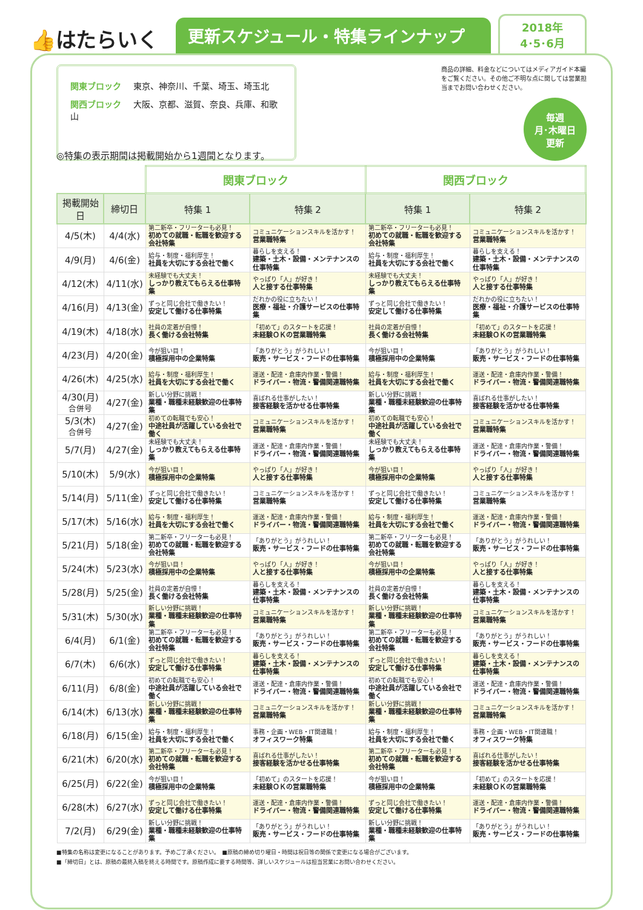👍はたらいく
更新スケジュール・特集ラインナップ
2018年
4･5･6月
関東ブロック 東京、神奈川、千葉、埼玉、埼玉北
関西ブロック 大阪、京都、滋賀、奈良、兵庫、和歌山
商品の詳細、料金などについてはメディアガイド本編をご覧ください。その他ご不明な点に関しては営業担当までお問い合わせください。
毎週
月･木曜日
更新
◎特集の表示期間は掲載開始から1週間となります。
| | | 関東ブロック | | 関西ブロック | |
| --- | --- | --- | --- | --- | --- |
| 掲載開始日 | 締切日 | 特集 1 | 特集 2 | 特集 1 | 特集 2 |
| 4/5(木) | 4/4(水) | 第二新卒・フリーターも必見！ 初めての就職・転職を歓迎する会社特集 | コミュニケーションスキルを活かす！ 営業職特集 | 第二新卒・フリーターも必見！ 初めての就職・転職を歓迎する会社特集 | コミュニケーションスキルを活かす！ 営業職特集 |
| 4/9(月) | 4/6(金) | 給与・制度・福利厚生！ 社員を大切にする会社で働く | 暮らしを支える！ 建築・土木・設備・メンテナンスの仕事特集 | 給与・制度・福利厚生！ 社員を大切にする会社で働く | 暮らしを支える！ 建築・土木・設備・メンテナンスの仕事特集 |
| 4/12(木) | 4/11(水) | 未経験でも大丈夫！ しっかり教えてもらえる仕事特集 | やっぱり「人」が好き！ 人と接する仕事特集 | 未経験でも大丈夫！ しっかり教えてもらえる仕事特集 | やっぱり「人」が好き！ 人と接する仕事特集 |
| 4/16(月) | 4/13(金) | ずっと同じ会社で働きたい！ 安定して働ける仕事特集 | だれかの役に立ちたい！ 医療・福祉・介護サービスの仕事特集 | ずっと同じ会社で働きたい！ 安定して働ける仕事特集 | だれかの役に立ちたい！ 医療・福祉・介護サービスの仕事特集 |
| 4/19(木) | 4/18(水) | 社員の定着が自慢！ 長く働ける会社特集 | 「初めて」のスタートを応援！ 未経験ＯＫの営業職特集 | 社員の定着が自慢！ 長く働ける会社特集 | 「初めて」のスタートを応援！ 未経験ＯＫの営業職特集 |
| 4/23(月) | 4/20(金) | 今が狙い目！ 積極採用中の企業特集 | 「ありがとう」がうれしい！ 販売・サービス・フードの仕事特集 | 今が狙い目！ 積極採用中の企業特集 | 「ありがとう」がうれしい！ 販売・サービス・フードの仕事特集 |
| 4/26(木) | 4/25(水) | 給与・制度・福利厚生！ 社員を大切にする会社で働く | 運送・配達・倉庫内作業・警備！ ドライバー・物流・警備関連職特集 | 給与・制度・福利厚生！ 社員を大切にする会社で働く | 運送・配達・倉庫内作業・警備！ ドライバー・物流・警備関連職特集 |
| 4/30(月) 合併号 | 4/27(金) | 新しい分野に挑戦！ 業種・職種未経験歓迎の仕事特集 | 喜ばれる仕事がしたい！ 接客経験を活かせる仕事特集 | 新しい分野に挑戦！ 業種・職種未経験歓迎の仕事特集 | 喜ばれる仕事がしたい！ 接客経験を活かせる仕事特集 |
| 5/3(木) 合併号 | 4/27(金) | 初めての転職でも安心！ 中途社員が活躍している会社で働く | コミュニケーションスキルを活かす！ 営業職特集 | 初めての転職でも安心！ 中途社員が活躍している会社で働く | コミュニケーションスキルを活かす！ 営業職特集 |
| 5/7(月) | 4/27(金) | 未経験でも大丈夫！ しっかり教えてもらえる仕事特集 | 運送・配達・倉庫内作業・警備！ ドライバー・物流・警備関連職特集 | 未経験でも大丈夫！ しっかり教えてもらえる仕事特集 | 運送・配達・倉庫内作業・警備！ ドライバー・物流・警備関連職特集 |
| 5/10(木) | 5/9(水) | 今が狙い目！ 積極採用中の企業特集 | やっぱり「人」が好き！ 人と接する仕事特集 | 今が狙い目！ 積極採用中の企業特集 | やっぱり「人」が好き！ 人と接する仕事特集 |
| 5/14(月) | 5/11(金) | ずっと同じ会社で働きたい！ 安定して働ける仕事特集 | コミュニケーションスキルを活かす！ 営業職特集 | ずっと同じ会社で働きたい！ 安定して働ける仕事特集 | コミュニケーションスキルを活かす！ 営業職特集 |
| 5/17(木) | 5/16(水) | 給与・制度・福利厚生！ 社員を大切にする会社で働く | 運送・配達・倉庫内作業・警備！ ドライバー・物流・警備関連職特集 | 給与・制度・福利厚生！ 社員を大切にする会社で働く | 運送・配達・倉庫内作業・警備！ ドライバー・物流・警備関連職特集 |
| 5/21(月) | 5/18(金) | 第二新卒・フリーターも必見！ 初めての就職・転職を歓迎する会社特集 | 「ありがとう」がうれしい！ 販売・サービス・フードの仕事特集 | 第二新卒・フリーターも必見！ 初めての就職・転職を歓迎する会社特集 | 「ありがとう」がうれしい！ 販売・サービス・フードの仕事特集 |
| 5/24(木) | 5/23(水) | 今が狙い目！ 積極採用中の企業特集 | やっぱり「人」が好き！ 人と接する仕事特集 | 今が狙い目！ 積極採用中の企業特集 | やっぱり「人」が好き！ 人と接する仕事特集 |
| 5/28(月) | 5/25(金) | 社員の定着が自慢！ 長く働ける会社特集 | 暮らしを支える！ 建築・土木・設備・メンテナンスの仕事特集 | 社員の定着が自慢！ 長く働ける会社特集 | 暮らしを支える！ 建築・土木・設備・メンテナンスの仕事特集 |
| 5/31(木) | 5/30(水) | 新しい分野に挑戦！ 業種・職種未経験歓迎の仕事特集 | コミュニケーションスキルを活かす！ 営業職特集 | 新しい分野に挑戦！ 業種・職種未経験歓迎の仕事特集 | コミュニケーションスキルを活かす！ 営業職特集 |
| 6/4(月) | 6/1(金) | 第二新卒・フリーターも必見！ 初めての就職・転職を歓迎する会社特集 | 「ありがとう」がうれしい！ 販売・サービス・フードの仕事特集 | 第二新卒・フリーターも必見！ 初めての就職・転職を歓迎する会社特集 | 「ありがとう」がうれしい！ 販売・サービス・フードの仕事特集 |
| 6/7(木) | 6/6(水) | ずっと同じ会社で働きたい！ 安定して働ける仕事特集 | 暮らしを支える！ 建築・土木・設備・メンテナンスの仕事特集 | ずっと同じ会社で働きたい！ 安定して働ける仕事特集 | 暮らしを支える！ 建築・土木・設備・メンテナンスの仕事特集 |
| 6/11(月) | 6/8(金) | 初めての転職でも安心！ 中途社員が活躍している会社で働く | 運送・配達・倉庫内作業・警備！ ドライバー・物流・警備関連職特集 | 初めての転職でも安心！ 中途社員が活躍している会社で働く | 運送・配達・倉庫内作業・警備！ ドライバー・物流・警備関連職特集 |
| 6/14(木) | 6/13(水) | 新しい分野に挑戦！ 業種・職種未経験歓迎の仕事特集 | コミュニケーションスキルを活かす！ 営業職特集 | 新しい分野に挑戦！ 業種・職種未経験歓迎の仕事特集 | コミュニケーションスキルを活かす！ 営業職特集 |
| 6/18(月) | 6/15(金) | 給与・制度・福利厚生！ 社員を大切にする会社で働く | 事務・企画・WEB・IT関連職！ オフィスワーク特集 | 給与・制度・福利厚生！ 社員を大切にする会社で働く | 事務・企画・WEB・IT関連職！ オフィスワーク特集 |
| 6/21(木) | 6/20(水) | 第二新卒・フリーターも必見！ 初めての就職・転職を歓迎する会社特集 | 喜ばれる仕事がしたい！ 接客経験を活かせる仕事特集 | 第二新卒・フリーターも必見！ 初めての就職・転職を歓迎する会社特集 | 喜ばれる仕事がしたい！ 接客経験を活かせる仕事特集 |
| 6/25(月) | 6/22(金) | 今が狙い目！ 積極採用中の企業特集 | 「初めて」のスタートを応援！ 未経験ＯＫの営業職特集 | 今が狙い目！ 積極採用中の企業特集 | 「初めて」のスタートを応援！ 未経験ＯＫの営業職特集 |
| 6/28(木) | 6/27(水) | ずっと同じ会社で働きたい！ 安定して働ける仕事特集 | 運送・配達・倉庫内作業・警備！ ドライバー・物流・警備関連職特集 | ずっと同じ会社で働きたい！ 安定して働ける仕事特集 | 運送・配達・倉庫内作業・警備！ ドライバー・物流・警備関連職特集 |
| 7/2(月) | 6/29(金) | 新しい分野に挑戦！ 業種・職種未経験歓迎の仕事特集 | 「ありがとう」がうれしい！ 販売・サービス・フードの仕事特集 | 新しい分野に挑戦！ 業種・職種未経験歓迎の仕事特集 | 「ありがとう」がうれしい！ 販売・サービス・フードの仕事特集 |
■特集の名称は変更になることがあります。予めご了承ください。　■原稿の締め切り曜日・時間は祝日等の関係で変更になる場合がございます。
■「締切日」とは、原稿の最終入稿を終える時間です。原稿作成に要する時間等、詳しいスケジュールは担当営業にお問い合わせください。